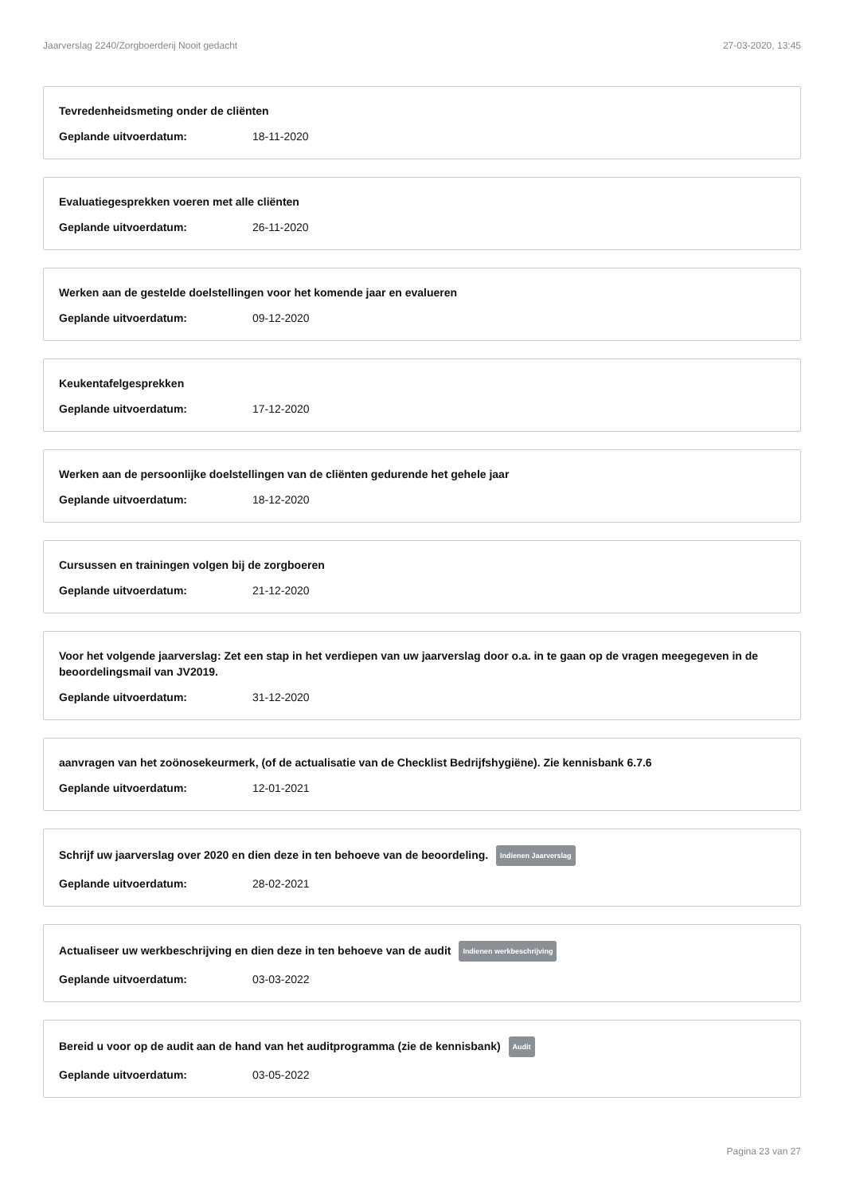Jaarverslag 2240/Zorgboerderij Nooit gedacht 27-03-2020, 13:45
Tevredenheidsmeting onder de cliënten
Geplande uitvoerdatum: 18-11-2020
Evaluatiegesprekken voeren met alle cliënten
Geplande uitvoerdatum: 26-11-2020
Werken aan de gestelde doelstellingen voor het komende jaar en evalueren
Geplande uitvoerdatum: 09-12-2020
Keukentafelgesprekken
Geplande uitvoerdatum: 17-12-2020
Werken aan de persoonlijke doelstellingen van de cliënten gedurende het gehele jaar
Geplande uitvoerdatum: 18-12-2020
Cursussen en trainingen volgen bij de zorgboeren
Geplande uitvoerdatum: 21-12-2020
Voor het volgende jaarverslag: Zet een stap in het verdiepen van uw jaarverslag door o.a. in te gaan op de vragen meegegeven in de beoordelingsmail van JV2019.
Geplande uitvoerdatum: 31-12-2020
aanvragen van het zoönosekeurmerk, (of de actualisatie van de Checklist Bedrijfshygiëne). Zie kennisbank 6.7.6
Geplande uitvoerdatum: 12-01-2021
Schrijf uw jaarverslag over 2020 en dien deze in ten behoeve van de beoordeling. Indienen Jaarverslag
Geplande uitvoerdatum: 28-02-2021
Actualiseer uw werkbeschrijving en dien deze in ten behoeve van de audit Indienen werkbeschrijving
Geplande uitvoerdatum: 03-03-2022
Bereid u voor op de audit aan de hand van het auditprogramma (zie de kennisbank) Audit
Geplande uitvoerdatum: 03-05-2022
Pagina 23 van 27